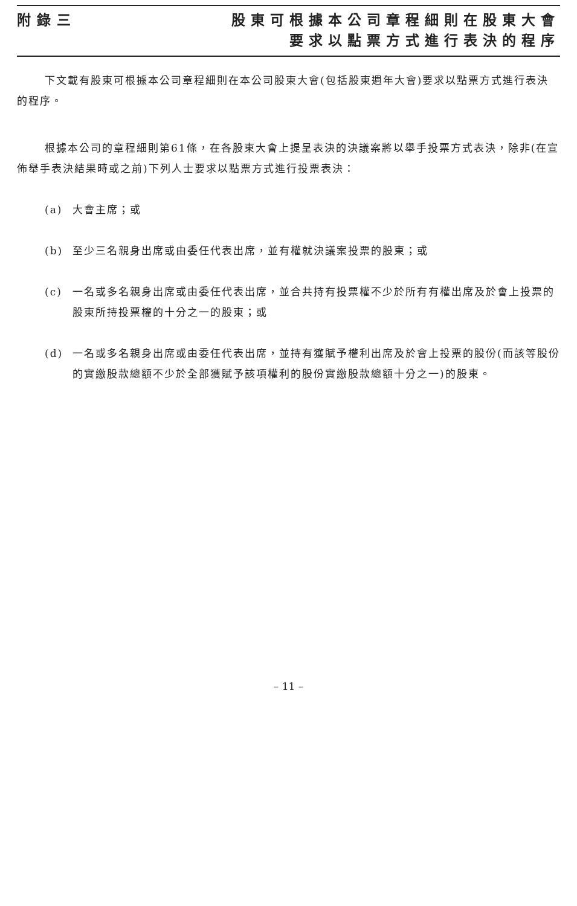附錄三 股東可根據本公司章程細則在股東大會
要求以點票方式進行表決的程序
下文載有股東可根據本公司章程細則在本公司股東大會(包括股東週年大會)要求以點票方式進行表決的程序。
根據本公司的章程細則第61條，在各股東大會上提呈表決的決議案將以舉手投票方式表決，除非(在宣佈舉手表決結果時或之前)下列人士要求以點票方式進行投票表決：
(a) 大會主席；或
(b) 至少三名親身出席或由委任代表出席，並有權就決議案投票的股東；或
(c) 一名或多名親身出席或由委任代表出席，並合共持有投票權不少於所有有權出席及於會上投票的股東所持投票權的十分之一的股東；或
(d) 一名或多名親身出席或由委任代表出席，並持有獲賦予權利出席及於會上投票的股份(而該等股份的實繳股款總額不少於全部獲賦予該項權利的股份實繳股款總額十分之一)的股東。
– 11 –